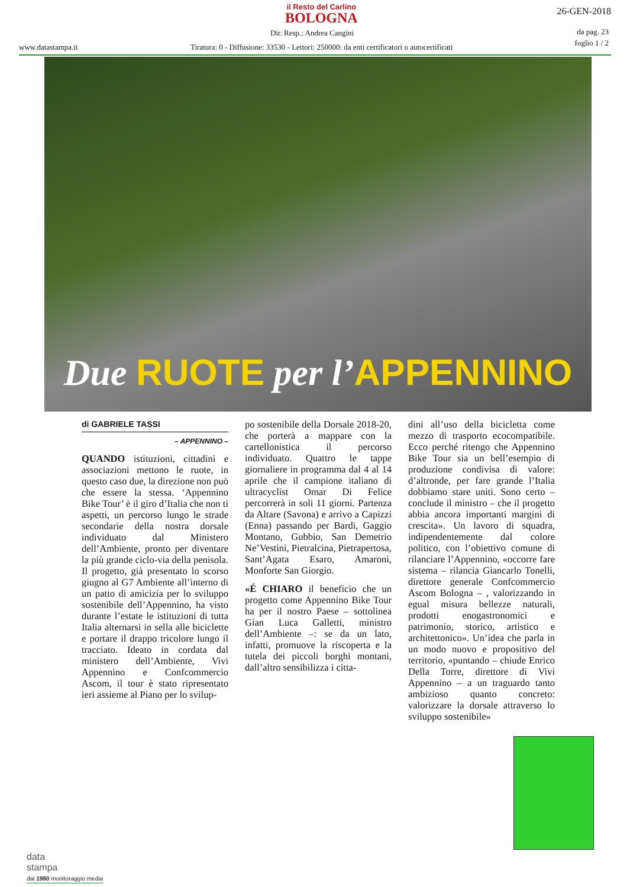il Resto del Carlino
BOLOGNA
26-GEN-2018
Dir. Resp.: Andrea Cangini
da pag. 23
foglio 1 / 2
www.datastampa.it
Tiratura: 0 - Diffusione: 33530 - Lettori: 250000: da enti certificatori o autocertificati
Due RUOTE per l’APPENNINO
di GABRIELE TASSI
– APPENNINO –
QUANDO istituzioni, cittadini e associazioni mettono le ruote, in questo caso due, la direzione non può che essere la stessa. ‘Appennino Bike Tour’ è il giro d’Italia che non ti aspetti, un percorso lungo le strade secondarie della nostra dorsale individuato dal Ministero dell’Ambiente, pronto per diventare la più grande ciclo-via della penisola. Il progetto, già presentato lo scorso giugno al G7 Ambiente all’interno di un patto di amicizia per lo sviluppo sostenibile dell’Appennino, ha visto durante l’estate le istituzioni di tutta Italia alternarsi in sella alle biciclette e portare il drappo tricolore lungo il tracciato. Ideato in cordata dal ministero dell’Ambiente, Vivi Appennino e Confcommercio Ascom, il tour è stato ripresentato ieri assieme al Piano per lo svilup-
po sostenibile della Dorsale 2018-20, che porterà a mappare con la cartellonistica il percorso individuato. Quattro le tappe giornaliere in programma dal 4 al 14 aprile che il campione italiano di ultracyclist Omar Di Felice percorrerà in soli 11 giorni. Partenza da Altare (Savona) e arrivo a Capizzi (Enna) passando per Bardi, Gaggio Montano, Gubbio, San Demetrio Ne’Vestini, Pietralcina, Pietrapertosa, Sant’Agata Esaro, Amaroni, Monforte San Giorgio.
«É CHIARO il beneficio che un progetto come Appennino Bike Tour ha per il nostro Paese – sottolinea Gian Luca Galletti, ministro dell’Ambiente –: se da un lato, infatti, promuove la riscoperta e la tutela dei piccoli borghi montani, dall’altro sensibilizza i citta-
dini all’uso della bicicletta come mezzo di trasporto ecocompatibile. Ecco perché ritengo che Appennino Bike Tour sia un bell’esempio di produzione condivisa di valore: d’altronde, per fare grande l’Italia dobbiamo stare uniti. Sono certo – conclude il ministro – che il progetto abbia ancora importanti margini di crescita». Un lavoro di squadra, indipendentemente dal colore politico, con l’obiettivo comune di rilanciare l’Appennino, «occorre fare sistema – rilancia Giancarlo Tonelli, direttore generale Confcommercio Ascom Bologna – , valorizzando in egual misura bellezze naturali, prodotti enogastronomici e patrimonio, storico, artistico e architettonico». Un’idea che parla in un modo nuovo e propositivo del territorio, «puntando – chiude Enrico Della Torre, direttore di Vivi Appennino – a un traguardo tanto ambizioso quanto concreto: valorizzare la dorsale attraverso lo sviluppo sostenibile»
data
stampa
dal 1980 monitoraggio media